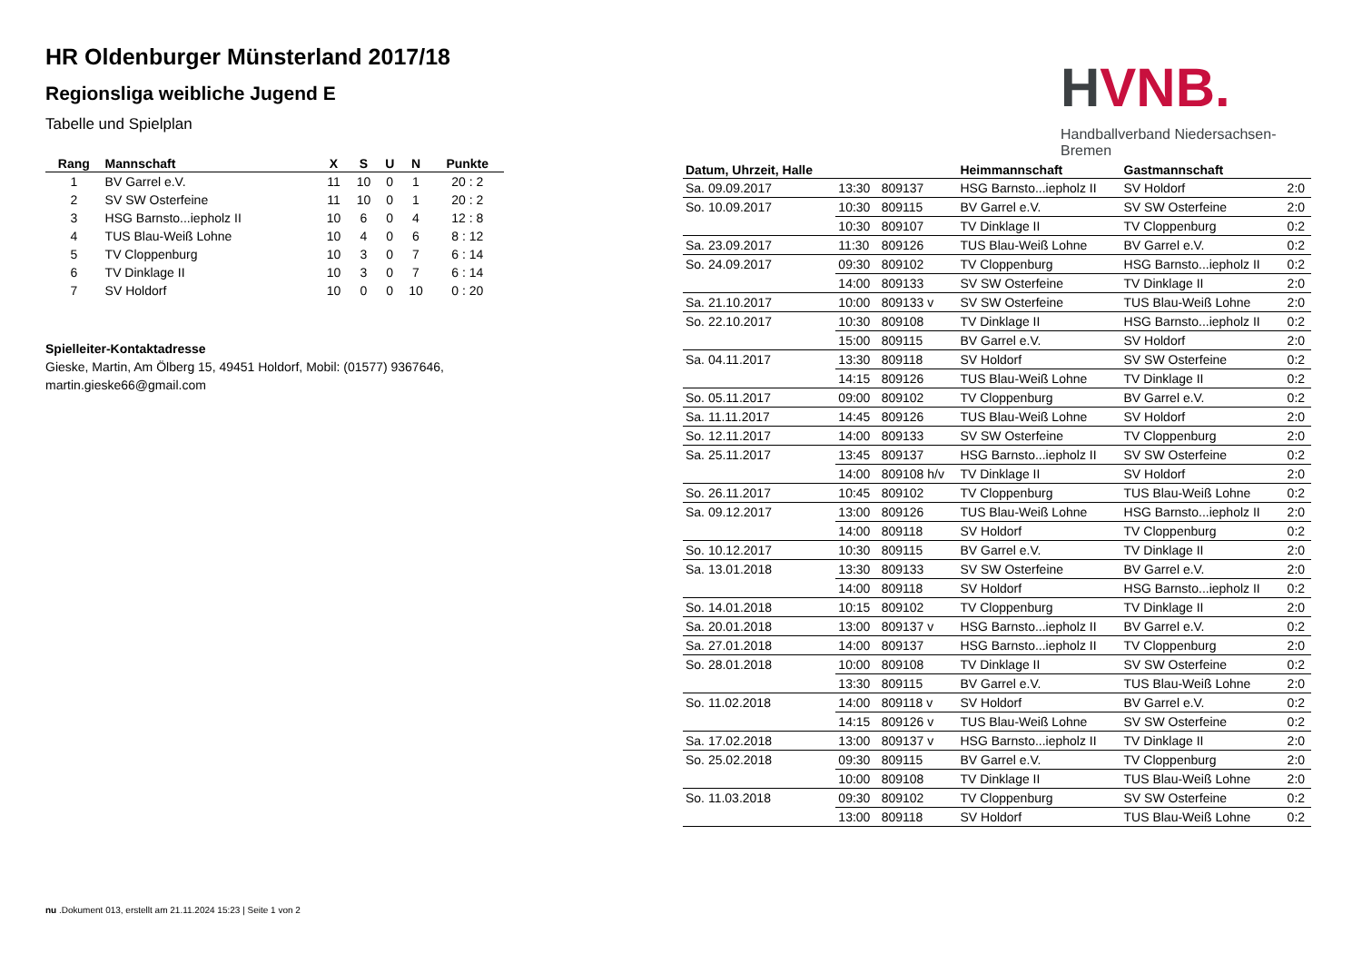HR Oldenburger Münsterland 2017/18
Regionsliga weibliche Jugend E
Tabelle und Spielplan
| Rang | Mannschaft | X | S | U | N | Punkte |
| --- | --- | --- | --- | --- | --- | --- |
| 1 | BV Garrel e.V. | 11 | 10 | 0 | 1 | 20 : 2 |
| 2 | SV SW Osterfeine | 11 | 10 | 0 | 1 | 20 : 2 |
| 3 | HSG Barnsto...iepholz II | 10 | 6 | 0 | 4 | 12 : 8 |
| 4 | TUS Blau-Weiß Lohne | 10 | 4 | 0 | 6 | 8 : 12 |
| 5 | TV Cloppenburg | 10 | 3 | 0 | 7 | 6 : 14 |
| 6 | TV Dinklage II | 10 | 3 | 0 | 7 | 6 : 14 |
| 7 | SV Holdorf | 10 | 0 | 0 | 10 | 0 : 20 |
Spielleiter-Kontaktadresse
Gieske, Martin, Am Ölberg 15, 49451 Holdorf, Mobil: (01577) 9367646, martin.gieske66@gmail.com
HVNB.
Handballverband Niedersachsen-Bremen
| Datum, Uhrzeit, Halle | | | Heimmannschaft | Gastmannschaft | |
| --- | --- | --- | --- | --- | --- |
| Sa. 09.09.2017 | 13:30 | 809137 | HSG Barnsto...iepholz II | SV Holdorf | 2:0 |
| So. 10.09.2017 | 10:30 | 809115 | BV Garrel e.V. | SV SW Osterfeine | 2:0 |
| | 10:30 | 809107 | TV Dinklage II | TV Cloppenburg | 0:2 |
| Sa. 23.09.2017 | 11:30 | 809126 | TUS Blau-Weiß Lohne | BV Garrel e.V. | 0:2 |
| So. 24.09.2017 | 09:30 | 809102 | TV Cloppenburg | HSG Barnsto...iepholz II | 0:2 |
| | 14:00 | 809133 | SV SW Osterfeine | TV Dinklage II | 2:0 |
| Sa. 21.10.2017 | 10:00 | 809133 v | SV SW Osterfeine | TUS Blau-Weiß Lohne | 2:0 |
| So. 22.10.2017 | 10:30 | 809108 | TV Dinklage II | HSG Barnsto...iepholz II | 0:2 |
| | 15:00 | 809115 | BV Garrel e.V. | SV Holdorf | 2:0 |
| Sa. 04.11.2017 | 13:30 | 809118 | SV Holdorf | SV SW Osterfeine | 0:2 |
| | 14:15 | 809126 | TUS Blau-Weiß Lohne | TV Dinklage II | 0:2 |
| So. 05.11.2017 | 09:00 | 809102 | TV Cloppenburg | BV Garrel e.V. | 0:2 |
| Sa. 11.11.2017 | 14:45 | 809126 | TUS Blau-Weiß Lohne | SV Holdorf | 2:0 |
| So. 12.11.2017 | 14:00 | 809133 | SV SW Osterfeine | TV Cloppenburg | 2:0 |
| Sa. 25.11.2017 | 13:45 | 809137 | HSG Barnsto...iepholz II | SV SW Osterfeine | 0:2 |
| | 14:00 | 809108 h/v | TV Dinklage II | SV Holdorf | 2:0 |
| So. 26.11.2017 | 10:45 | 809102 | TV Cloppenburg | TUS Blau-Weiß Lohne | 0:2 |
| Sa. 09.12.2017 | 13:00 | 809126 | TUS Blau-Weiß Lohne | HSG Barnsto...iepholz II | 2:0 |
| | 14:00 | 809118 | SV Holdorf | TV Cloppenburg | 0:2 |
| So. 10.12.2017 | 10:30 | 809115 | BV Garrel e.V. | TV Dinklage II | 2:0 |
| Sa. 13.01.2018 | 13:30 | 809133 | SV SW Osterfeine | BV Garrel e.V. | 2:0 |
| | 14:00 | 809118 | SV Holdorf | HSG Barnsto...iepholz II | 0:2 |
| So. 14.01.2018 | 10:15 | 809102 | TV Cloppenburg | TV Dinklage II | 2:0 |
| Sa. 20.01.2018 | 13:00 | 809137 v | HSG Barnsto...iepholz II | BV Garrel e.V. | 0:2 |
| Sa. 27.01.2018 | 14:00 | 809137 | HSG Barnsto...iepholz II | TV Cloppenburg | 2:0 |
| So. 28.01.2018 | 10:00 | 809108 | TV Dinklage II | SV SW Osterfeine | 0:2 |
| | 13:30 | 809115 | BV Garrel e.V. | TUS Blau-Weiß Lohne | 2:0 |
| So. 11.02.2018 | 14:00 | 809118 v | SV Holdorf | BV Garrel e.V. | 0:2 |
| | 14:15 | 809126 v | TUS Blau-Weiß Lohne | SV SW Osterfeine | 0:2 |
| Sa. 17.02.2018 | 13:00 | 809137 v | HSG Barnsto...iepholz II | TV Dinklage II | 2:0 |
| So. 25.02.2018 | 09:30 | 809115 | BV Garrel e.V. | TV Cloppenburg | 2:0 |
| | 10:00 | 809108 | TV Dinklage II | TUS Blau-Weiß Lohne | 2:0 |
| So. 11.03.2018 | 09:30 | 809102 | TV Cloppenburg | SV SW Osterfeine | 0:2 |
| | 13:00 | 809118 | SV Holdorf | TUS Blau-Weiß Lohne | 0:2 |
nu .Dokument 013, erstellt am 21.11.2024 15:23 | Seite 1 von 2